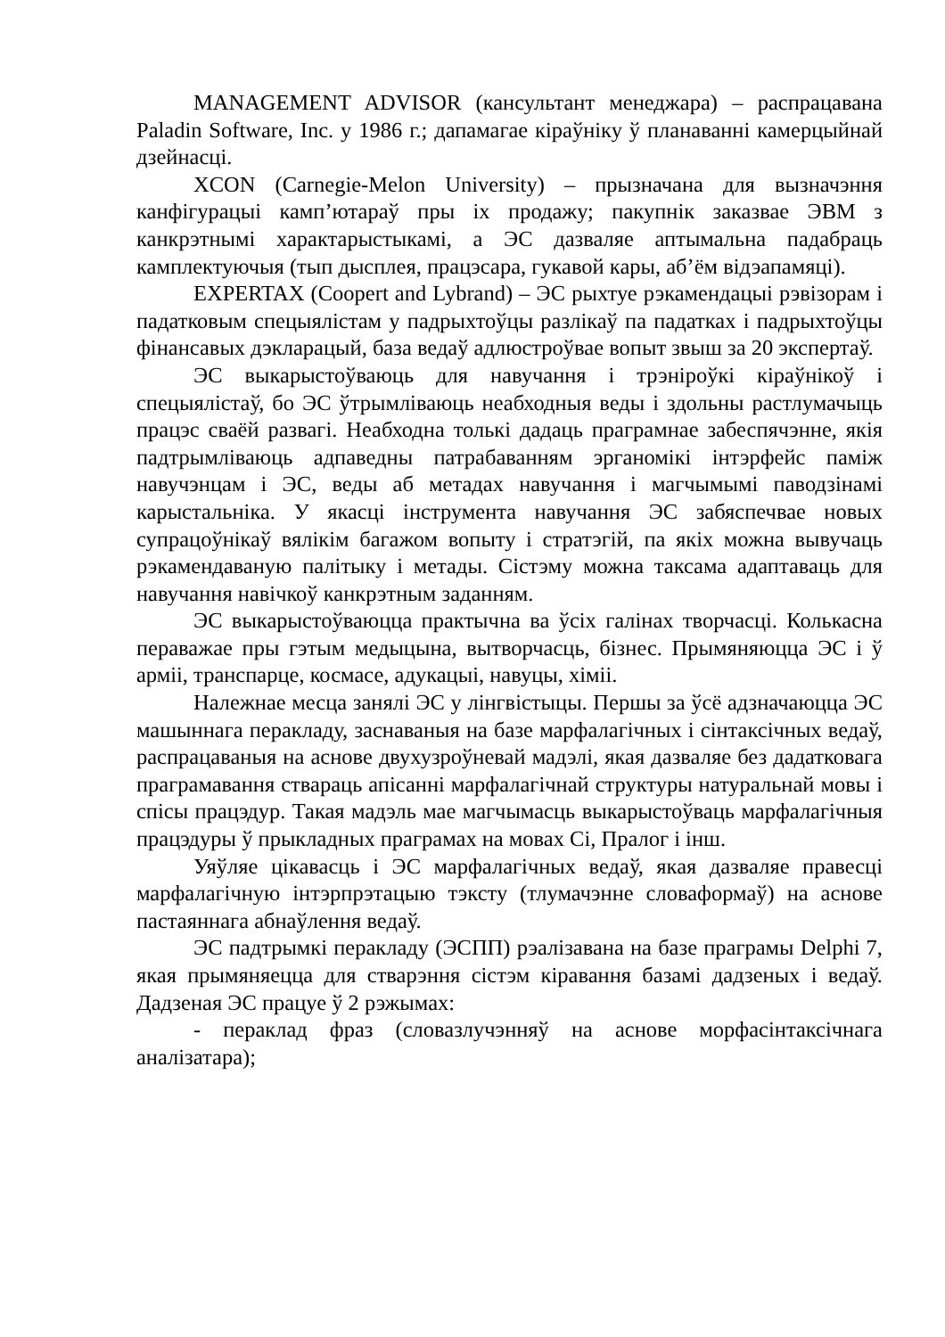MANAGEMENT ADVISOR (кансультант менеджара) – распрацавана Paladin Software, Inc. у 1986 г.; дапамагае кіраўніку ў планаванні камерцыйнай дзейнасці.
XCON (Carnegie-Melon University) – прызначана для вызначэння канфігурацыі камп’ютараў пры іх продажу; пакупнік заказвае ЭВМ з канкрэтнымі характарыстыкамі, а ЭС дазваляе аптымальна падабраць камплектуючыя (тып дысплея, працэсара, гукавой кары, аб’ём відэапамяці).
EXPERTAX (Coopert and Lybrand) – ЭС рыхтуе рэкамендацыі рэвізорам і падатковым спецыялістам у падрыхтоўцы разлікаў па падатках і падрыхтоўцы фінансавых дэкларацый, база ведаў адлюстроўвае вопыт звыш за 20 экспертаў.
ЭС выкарыстоўваюць для навучання і трэніроўкі кіраўнікоў і спецыялістаў, бо ЭС ўтрымліваюць неабходныя веды і здольны растлумачыць працэс сваёй развагі. Неабходна толькі дадаць праграмнае забеспячэнне, якія падтрымліваюць адпаведны патрабаванням эрганомікі інтэрфейс паміж навучэнцам і ЭС, веды аб метадах навучання і магчымымі паводзінамі карыстальніка. У якасці інструмента навучання ЭС забяспечвае новых супрацоўнікаў вялікім багажом вопыту і стратэгій, па якіх можна вывучаць рэкамендаваную палітыку і метады. Сістэму можна таксама адаптаваць для навучання навічкоў канкрэтным заданням.
ЭС выкарыстоўваюцца практычна ва ўсіх галінах творчасці. Колькасна пераважае пры гэтым медыцына, вытворчасць, бізнес. Прымяняюцца ЭС і ў арміі, транспарце, космасе, адукацыі, навуцы, хіміі.
Належнае месца занялі ЭС у лінгвістыцы. Першы за ўсё адзначаюцца ЭС машыннага перакладу, заснаваныя на базе марфалагічных і сінтаксічных ведаў, распрацаваныя на аснове двухузроўневай мадэлі, якая дазваляе без дадатковага праграмавання ствараць апісанні марфалагічнай структуры натуральнай мовы і спісы працэдур. Такая мадэль мае магчымасць выкарыстоўваць марфалагічныя працэдуры ў прыкладных праграмах на мовах Сі, Пралог і інш.
Уяўляе цікавасць і ЭС марфалагічных ведаў, якая дазваляе правесці марфалагічную інтэрпрэтацыю тэксту (тлумачэнне словаформаў) на аснове пастаяннага абнаўлення ведаў.
ЭС падтрымкі перакладу (ЭСПП) рэалізавана на базе праграмы Delphi 7, якая прымяняецца для стварэння сістэм кіравання базамі дадзеных і ведаў. Дадзеная ЭС працуе ў 2 рэжымах:
- пераклад фраз (словазлучэнняў на аснове морфасінтаксічнага аналізатара);